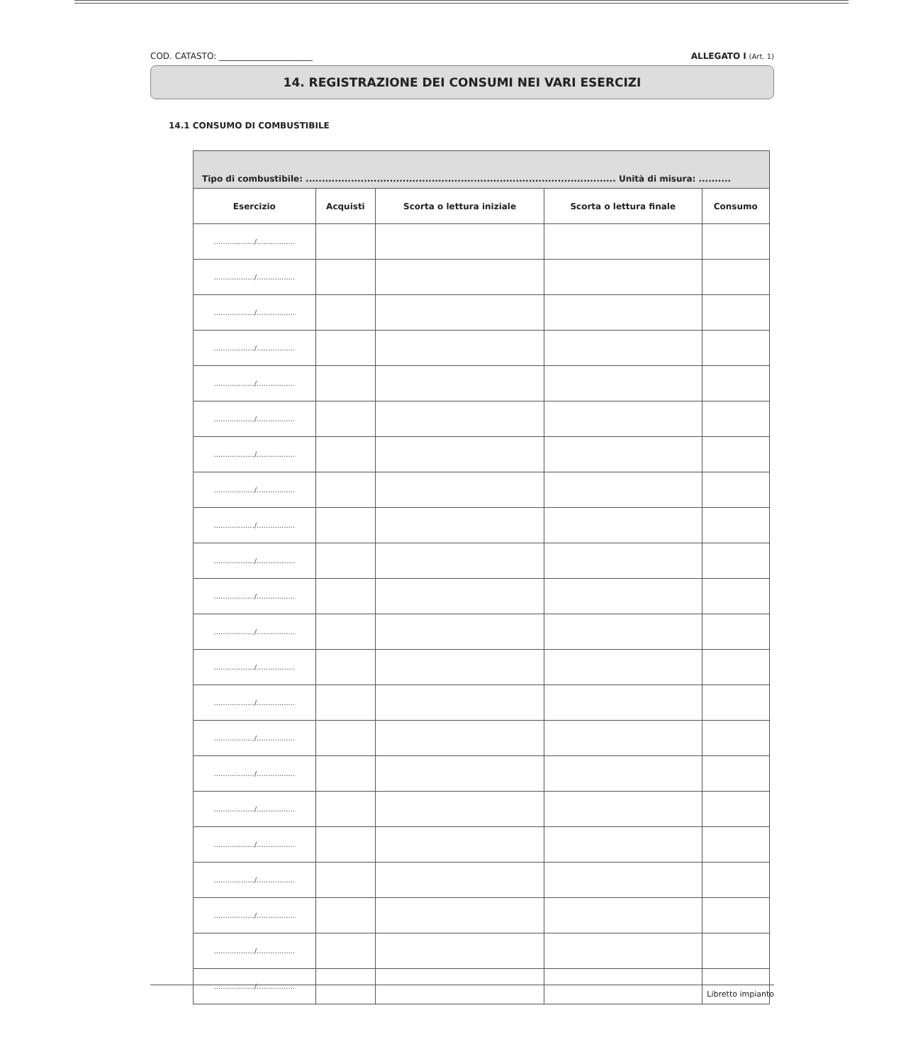COD. CATASTO: ______________________ ALLEGATO I (Art. 1)
14. REGISTRAZIONE DEI CONSUMI NEI VARI ESERCIZI
14.1 CONSUMO DI COMBUSTIBILE
| Tipo di combustibile: ................................................................................................ Unità di misura: .......... | | | | |
| --- | --- | --- | --- | --- |
| Esercizio | Acquisti | Scorta o lettura iniziale | Scorta o lettura finale | Consumo |
| ................../................. | | | | |
| ................../................. | | | | |
| ................../................. | | | | |
| ................../................. | | | | |
| ................../................. | | | | |
| ................../................. | | | | |
| ................../................. | | | | |
| ................../................. | | | | |
| ................../................. | | | | |
| ................../................. | | | | |
| ................../................. | | | | |
| ................../................. | | | | |
| ................../................. | | | | |
| ................../................. | | | | |
| ................../................. | | | | |
| ................../................. | | | | |
| ................../................. | | | | |
| ................../................. | | | | |
| ................../................. | | | | |
| ................../................. | | | | |
| ................../................. | | | | |
| ................../................. | | | | |
Libretto impianto